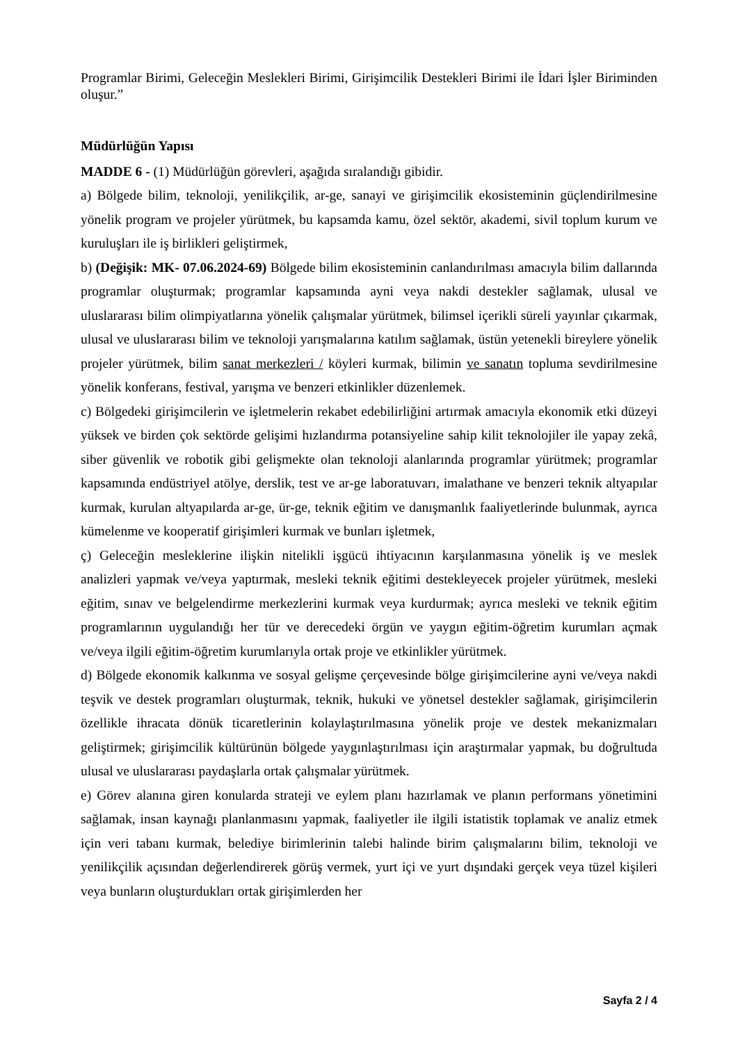Programlar Birimi, Geleceğin Meslekleri Birimi, Girişimcilik Destekleri Birimi ile İdari İşler Biriminden oluşur.”
Müdürlüğün Yapısı
MADDE 6 - (1) Müdürlüğün görevleri, aşağıda sıralandığı gibidir.
a) Bölgede bilim, teknoloji, yenilikçilik, ar-ge, sanayi ve girişimcilik ekosisteminin güçlendirilmesine yönelik program ve projeler yürütmek, bu kapsamda kamu, özel sektör, akademi, sivil toplum kurum ve kuruluşları ile iş birlikleri geliştirmek,
b) (Değişik: MK- 07.06.2024-69) Bölgede bilim ekosisteminin canlandırılması amacıyla bilim dallarında programlar oluşturmak; programlar kapsamında ayni veya nakdi destekler sağlamak, ulusal ve uluslararası bilim olimpiyatlarına yönelik çalışmalar yürütmek, bilimsel içerikli süreli yayınlar çıkarmak, ulusal ve uluslararası bilim ve teknoloji yarışmalarına katılım sağlamak, üstün yetenekli bireylere yönelik projeler yürütmek, bilim sanat merkezleri / köyleri kurmak, bilimin ve sanatın topluma sevdirilmesine yönelik konferans, festival, yarışma ve benzeri etkinlikler düzenlemek.
c) Bölgedeki girişimcilerin ve işletmelerin rekabet edebilirliğini artırmak amacıyla ekonomik etki düzeyi yüksek ve birden çok sektörde gelişimi hızlandırma potansiyeline sahip kilit teknolojiler ile yapay zekâ, siber güvenlik ve robotik gibi gelişmekte olan teknoloji alanlarında programlar yürütmek; programlar kapsamında endüstriyel atölye, derslik, test ve ar-ge laboratuvarı, imalathane ve benzeri teknik altyapılar kurmak, kurulan altyapılarda ar-ge, ür-ge, teknik eğitim ve danışmanlık faaliyetlerinde bulunmak, ayrıca kümelenme ve kooperatif girişimleri kurmak ve bunları işletmek,
ç) Geleceğin mesleklerine ilişkin nitelikli işgücü ihtiyacının karşılanmasına yönelik iş ve meslek analizleri yapmak ve/veya yaptırmak, mesleki teknik eğitimi destekleyecek projeler yürütmek, mesleki eğitim, sınav ve belgelendirme merkezlerini kurmak veya kurdurmak; ayrıca mesleki ve teknik eğitim programlarının uygulandığı her tür ve derecedeki örgün ve yaygın eğitim-öğretim kurumları açmak ve/veya ilgili eğitim-öğretim kurumlarıyla ortak proje ve etkinlikler yürütmek.
d) Bölgede ekonomik kalkınma ve sosyal gelişme çerçevesinde bölge girişimcilerine ayni ve/veya nakdi teşvik ve destek programları oluşturmak, teknik, hukuki ve yönetsel destekler sağlamak, girişimcilerin özellikle ihracata dönük ticaretlerinin kolaylaştırılmasına yönelik proje ve destek mekanizmaları geliştirmek; girişimcilik kültürünün bölgede yaygınlaştırılması için araştırmalar yapmak, bu doğrultuda ulusal ve uluslararası paydaşlarla ortak çalışmalar yürütmek.
e) Görev alanına giren konularda strateji ve eylem planı hazırlamak ve planın performans yönetimini sağlamak, insan kaynağı planlanmasını yapmak, faaliyetler ile ilgili istatistik toplamak ve analiz etmek için veri tabanı kurmak, belediye birimlerinin talebi halinde birim çalışmalarını bilim, teknoloji ve yenilikçilik açısından değerlendirerek görüş vermek, yurt içi ve yurt dışındaki gerçek veya tüzel kişileri veya bunların oluşturdukları ortak girişimlerden her
Sayfa 2 / 4